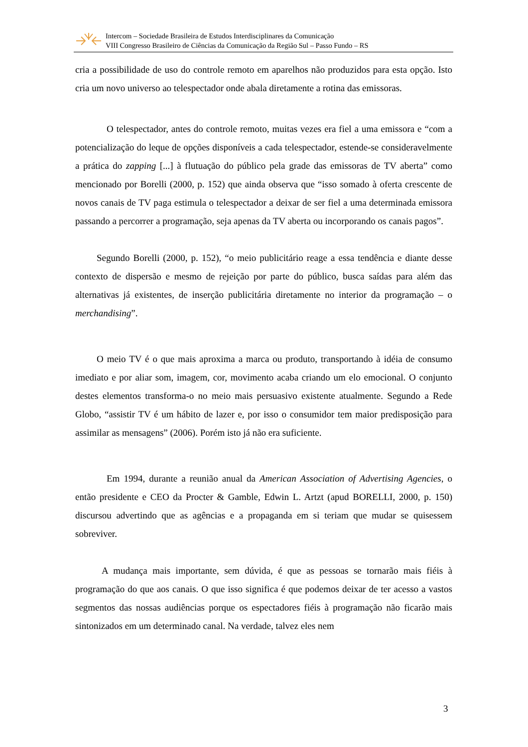Intercom – Sociedade Brasileira de Estudos Interdisciplinares da Comunicação
VIII Congresso Brasileiro de Ciências da Comunicação da Região Sul – Passo Fundo – RS
cria a possibilidade de uso do controle remoto em aparelhos não produzidos para esta opção. Isto cria um novo universo ao telespectador onde abala diretamente a rotina das emissoras.
O telespectador, antes do controle remoto, muitas vezes era fiel a uma emissora e “com a potencialização do leque de opções disponíveis a cada telespectador, estende-se consideravelmente a prática do zapping [...] à flutuação do público pela grade das emissoras de TV aberta” como mencionado por Borelli (2000, p. 152) que ainda observa que “isso somado à oferta crescente de novos canais de TV paga estimula o telespectador a deixar de ser fiel a uma determinada emissora passando a percorrer a programação, seja apenas da TV aberta ou incorporando os canais pagos”.
Segundo Borelli (2000, p. 152), “o meio publicitário reage a essa tendência e diante desse contexto de dispersão e mesmo de rejeição por parte do público, busca saídas para além das alternativas já existentes, de inserção publicitária diretamente no interior da programação – o merchandising”.
O meio TV é o que mais aproxima a marca ou produto, transportando à idéia de consumo imediato e por aliar som, imagem, cor, movimento acaba criando um elo emocional. O conjunto destes elementos transforma-o no meio mais persuasivo existente atualmente. Segundo a Rede Globo, “assistir TV é um hábito de lazer e, por isso o consumidor tem maior predisposição para assimilar as mensagens” (2006). Porém isto já não era suficiente.
Em 1994, durante a reunião anual da American Association of Advertising Agencies, o então presidente e CEO da Procter & Gamble, Edwin L. Artzt (apud BORELLI, 2000, p. 150) discursou advertindo que as agências e a propaganda em si teriam que mudar se quisessem sobreviver.
A mudança mais importante, sem dúvida, é que as pessoas se tornarão mais fiéis à programação do que aos canais. O que isso significa é que podemos deixar de ter acesso a vastos segmentos das nossas audiências porque os espectadores fiéis à programação não ficarão mais sintonizados em um determinado canal. Na verdade, talvez eles nem
3